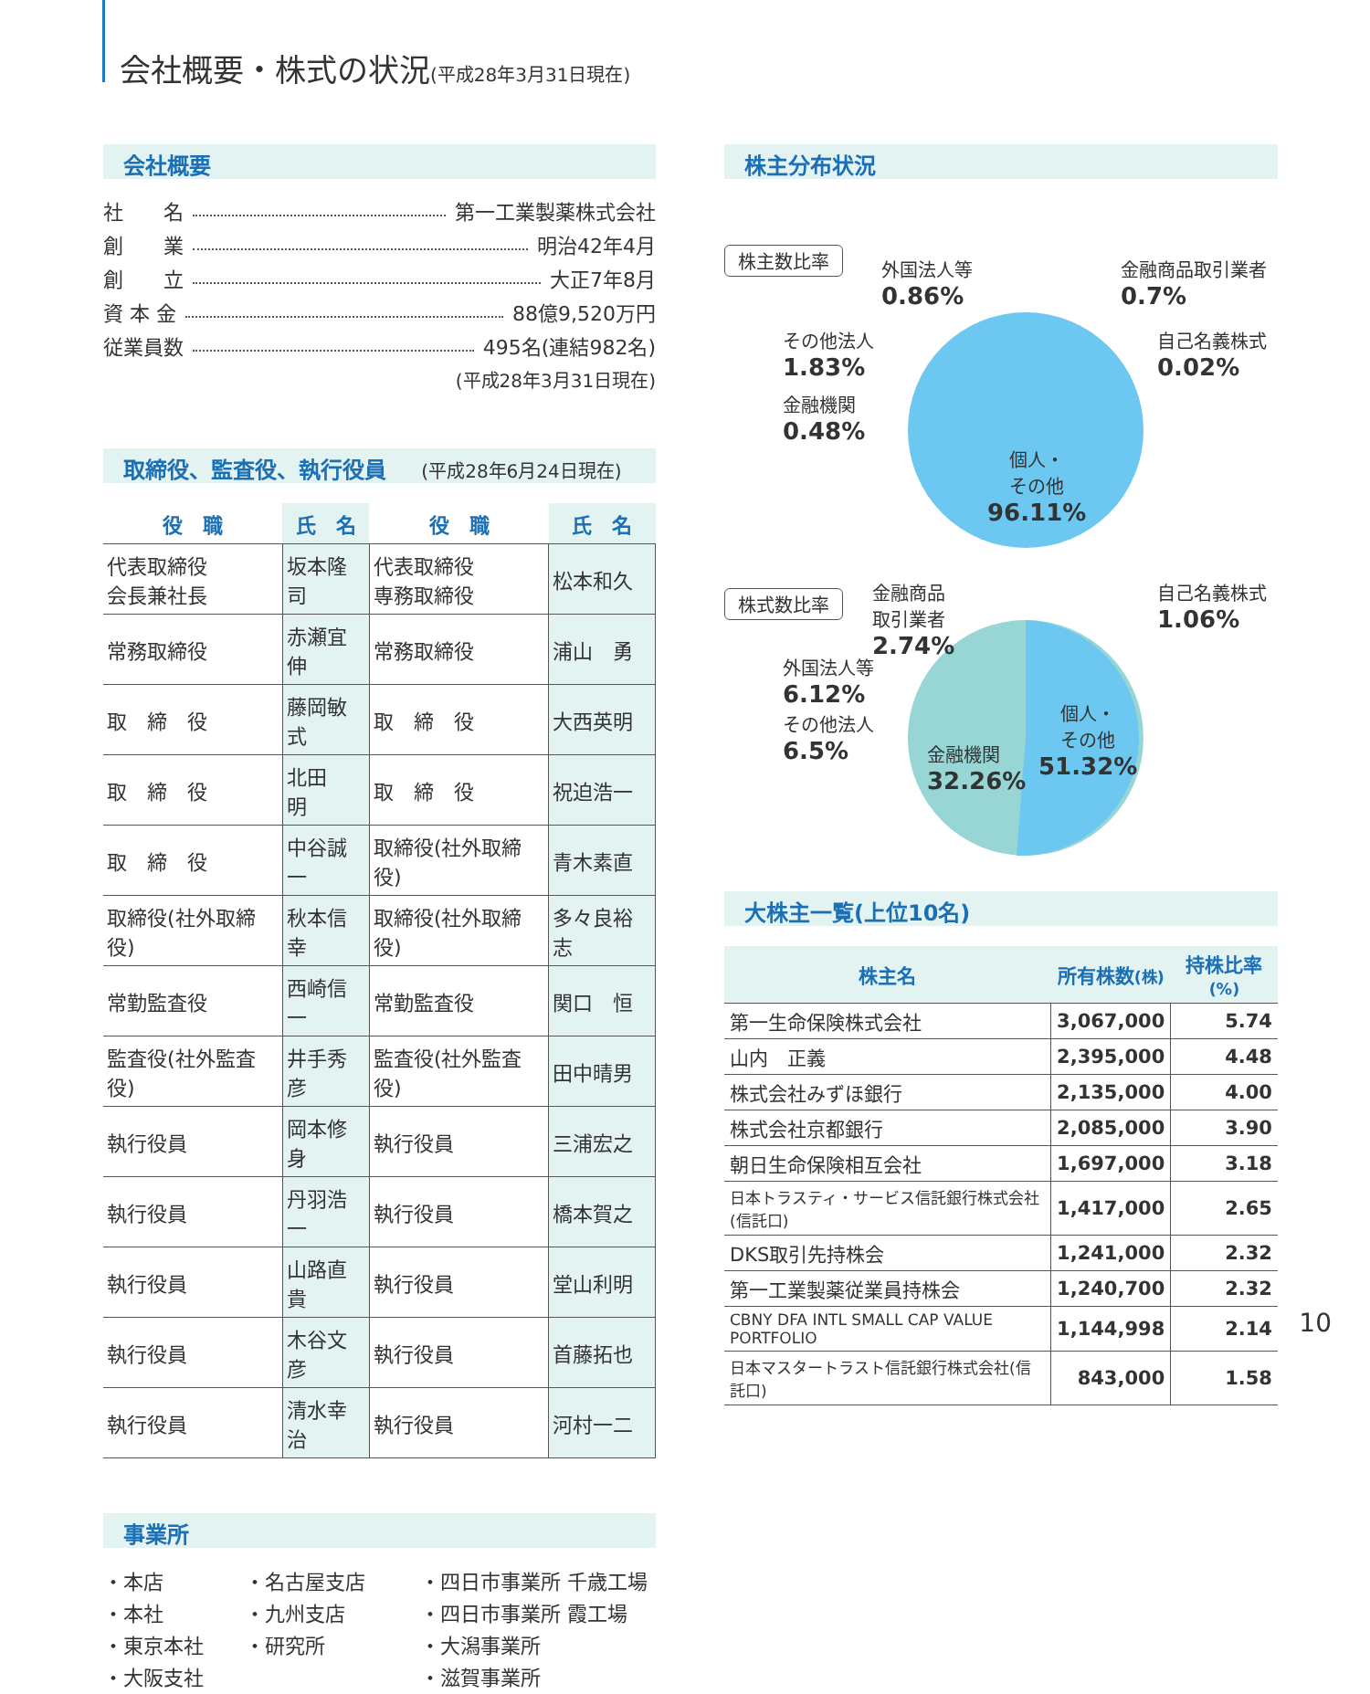会社概要・株式の状況(平成28年3月31日現在)
会社概要
社　　名 第一工業製薬株式会社
創　　業 明治42年4月
創　　立 大正7年8月
資 本 金 88億9,520万円
従業員数 495名(連結982名)
(平成28年3月31日現在)
取締役、監査役、執行役員 (平成28年6月24日現在)
| 役 職 | 氏 名 | 役 職 | 氏 名 |
| --- | --- | --- | --- |
| 代表取締役 会長兼社長 | 坂本隆司 | 代表取締役 専務取締役 | 松本和久 |
| 常務取締役 | 赤瀬宜伸 | 常務取締役 | 浦山 勇 |
| 取 締 役 | 藤岡敏式 | 取 締 役 | 大西英明 |
| 取 締 役 | 北田 明 | 取 締 役 | 祝迫浩一 |
| 取 締 役 | 中谷誠一 | 取締役(社外取締役) | 青木素直 |
| 取締役(社外取締役) | 秋本信幸 | 取締役(社外取締役) | 多々良裕志 |
| 常勤監査役 | 西崎信一 | 常勤監査役 | 関口 恒 |
| 監査役(社外監査役) | 井手秀彦 | 監査役(社外監査役) | 田中晴男 |
| 執行役員 | 岡本修身 | 執行役員 | 三浦宏之 |
| 執行役員 | 丹羽浩一 | 執行役員 | 橋本賀之 |
| 執行役員 | 山路直貴 | 執行役員 | 堂山利明 |
| 執行役員 | 木谷文彦 | 執行役員 | 首藤拓也 |
| 執行役員 | 清水幸治 | 執行役員 | 河村一二 |
事業所
・本店
・本社
・東京本社
・大阪支社
・名古屋支店
・九州支店
・研究所
・四日市事業所 千歳工場
・四日市事業所 霞工場
・大潟事業所
・滋賀事業所
株主分布状況
株主数比率
外国法人等
0.86%
金融商品取引業者
0.7%
その他法人
1.83%
自己名義株式
0.02%
金融機関
0.48%
個人・
その他
96.11%
株式数比率
金融商品
取引業者
2.74%
自己名義株式
1.06%
外国法人等
6.12%
その他法人
6.5%
金融機関
32.26%
個人・
その他
51.32%
大株主一覧(上位10名)
| 株主名 | 所有株数 (株) | 持株比率 (%) |
| --- | --- | --- |
| 第一生命保険株式会社 | 3,067,000 | 5.74 |
| 山内 正義 | 2,395,000 | 4.48 |
| 株式会社みずほ銀行 | 2,135,000 | 4.00 |
| 株式会社京都銀行 | 2,085,000 | 3.90 |
| 朝日生命保険相互会社 | 1,697,000 | 3.18 |
| 日本トラスティ・サービス信託銀行株式会社(信託口) | 1,417,000 | 2.65 |
| DKS取引先持株会 | 1,241,000 | 2.32 |
| 第一工業製薬従業員持株会 | 1,240,700 | 2.32 |
| CBNY DFA INTL SMALL CAP VALUE PORTFOLIO | 1,144,998 | 2.14 |
| 日本マスタートラスト信託銀行株式会社(信託口) | 843,000 | 1.58 |
10